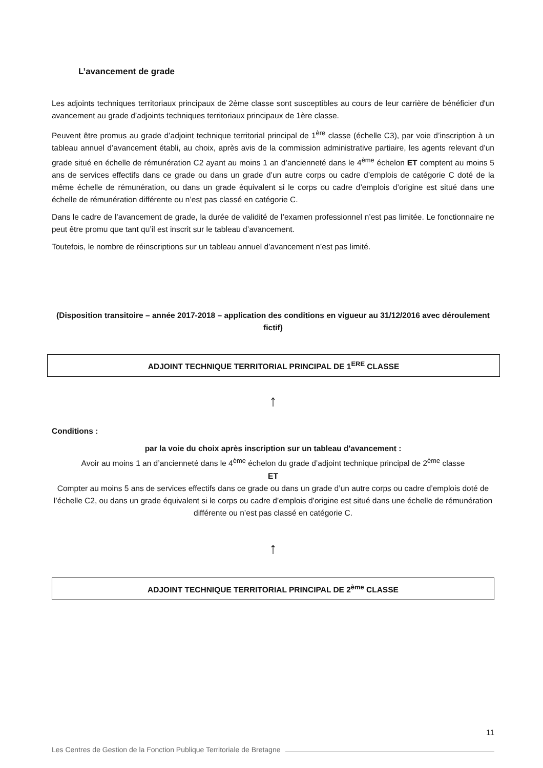L’avancement de grade
Les adjoints techniques territoriaux principaux de 2ème classe sont susceptibles au cours de leur carrière de bénéficier d'un avancement au grade d’adjoints techniques territoriaux principaux de 1ère classe.
Peuvent être promus au grade d’adjoint technique territorial principal de 1<sup>ère</sup> classe (échelle C3), par voie d’inscription à un tableau annuel d’avancement établi, au choix, après avis de la commission administrative partiaire, les agents relevant d’un grade situé en échelle de rémunération C2 ayant au moins 1 an d’ancienneté dans le 4<sup>ème</sup> échelon ET comptent au moins 5 ans de services effectifs dans ce grade ou dans un grade d’un autre corps ou cadre d’emplois de catégorie C doté de la même échelle de rémunération, ou dans un grade équivalent si le corps ou cadre d’emplois d’origine est situé dans une échelle de rémunération différente ou n’est pas classé en catégorie C.
Dans le cadre de l’avancement de grade, la durée de validité de l’examen professionnel n’est pas limitée. Le fonctionnaire ne peut être promu que tant qu’il est inscrit sur le tableau d’avancement.
Toutefois, le nombre de réinscriptions sur un tableau annuel d’avancement n’est pas limité.
(Disposition transitoire – année 2017-2018 – application des conditions en vigueur au 31/12/2016 avec déroulement fictif)
ADJOINT TECHNIQUE TERRITORIAL PRINCIPAL DE 1<sup>ERE</sup> CLASSE
↑
Conditions :
par la voie du choix après inscription sur un tableau d'avancement :
Avoir au moins 1 an d’ancienneté dans le 4<sup>ème</sup> échelon du grade d’adjoint technique principal de 2<sup>ème</sup> classe
ET
Compter au moins 5 ans de services effectifs dans ce grade ou dans un grade d’un autre corps ou cadre d’emplois doté de l’échelle C2, ou dans un grade équivalent si le corps ou cadre d’emplois d’origine est situé dans une échelle de rémunération différente ou n’est pas classé en catégorie C.
↑
ADJOINT TECHNIQUE TERRITORIAL PRINCIPAL DE 2<sup>ème</sup> CLASSE
11
Les Centres de Gestion de la Fonction Publique Territoriale de Bretagne